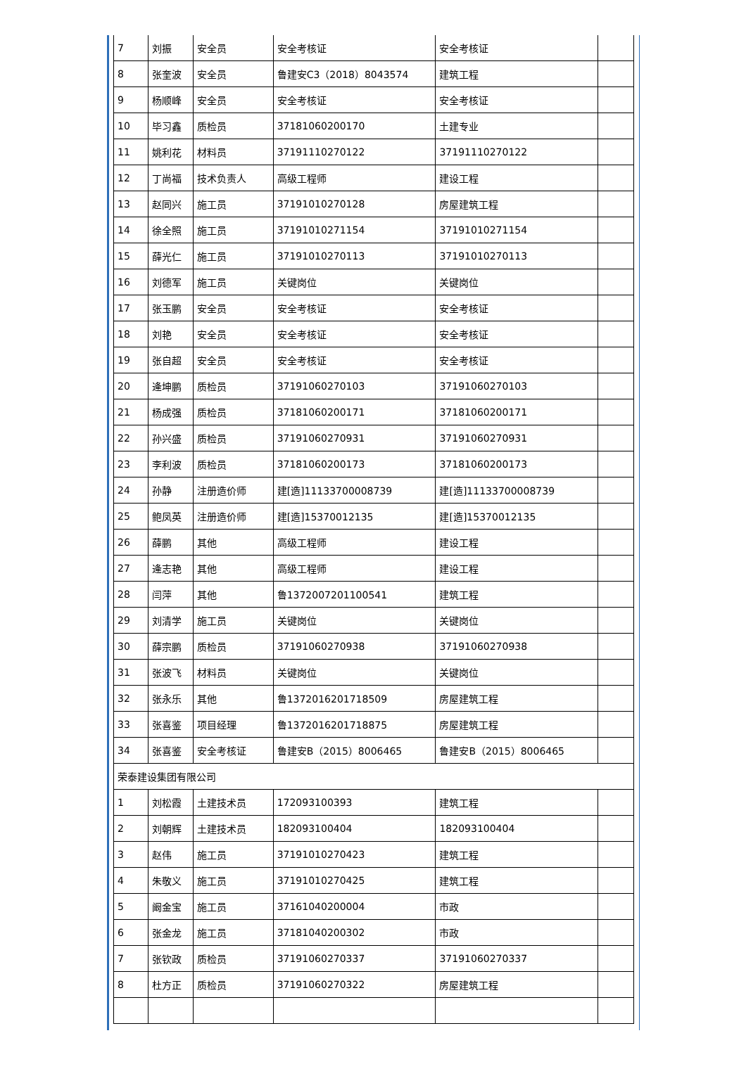| 7 | 刘振 | 安全员 | 安全考核证 | 安全考核证 | |
| 8 | 张奎波 | 安全员 | 鲁建安C3（2018）8043574 | 建筑工程 | |
| 9 | 杨顺峰 | 安全员 | 安全考核证 | 安全考核证 | |
| 10 | 毕习鑫 | 质检员 | 37181060200170 | 土建专业 | |
| 11 | 姚利花 | 材料员 | 37191110270122 | 37191110270122 | |
| 12 | 丁尚福 | 技术负责人 | 高级工程师 | 建设工程 | |
| 13 | 赵同兴 | 施工员 | 37191010270128 | 房屋建筑工程 | |
| 14 | 徐全照 | 施工员 | 37191010271154 | 37191010271154 | |
| 15 | 薛光仁 | 施工员 | 37191010270113 | 37191010270113 | |
| 16 | 刘德军 | 施工员 | 关键岗位 | 关键岗位 | |
| 17 | 张玉鹏 | 安全员 | 安全考核证 | 安全考核证 | |
| 18 | 刘艳 | 安全员 | 安全考核证 | 安全考核证 | |
| 19 | 张自超 | 安全员 | 安全考核证 | 安全考核证 | |
| 20 | 逄坤鹏 | 质检员 | 37191060270103 | 37191060270103 | |
| 21 | 杨成强 | 质检员 | 37181060200171 | 37181060200171 | |
| 22 | 孙兴盛 | 质检员 | 37191060270931 | 37191060270931 | |
| 23 | 李利波 | 质检员 | 37181060200173 | 37181060200173 | |
| 24 | 孙静 | 注册造价师 | 建[造]11133700008739 | 建[造]11133700008739 | |
| 25 | 鲍凤英 | 注册造价师 | 建[造]15370012135 | 建[造]15370012135 | |
| 26 | 薛鹏 | 其他 | 高级工程师 | 建设工程 | |
| 27 | 逄志艳 | 其他 | 高级工程师 | 建设工程 | |
| 28 | 闫萍 | 其他 | 鲁1372007201100541 | 建筑工程 | |
| 29 | 刘清学 | 施工员 | 关键岗位 | 关键岗位 | |
| 30 | 薛宗鹏 | 质检员 | 37191060270938 | 37191060270938 | |
| 31 | 张波飞 | 材料员 | 关键岗位 | 关键岗位 | |
| 32 | 张永乐 | 其他 | 鲁1372016201718509 | 房屋建筑工程 | |
| 33 | 张喜鉴 | 项目经理 | 鲁1372016201718875 | 房屋建筑工程 | |
| 34 | 张喜鉴 | 安全考核证 | 鲁建安B（2015）8006465 | 鲁建安B（2015）8006465 | |
| 荣泰建设集团有限公司 | | | | | |
| 1 | 刘松霞 | 土建技术员 | 172093100393 | 建筑工程 | |
| 2 | 刘朝辉 | 土建技术员 | 182093100404 | 182093100404 | |
| 3 | 赵伟 | 施工员 | 37191010270423 | 建筑工程 | |
| 4 | 朱敬义 | 施工员 | 37191010270425 | 建筑工程 | |
| 5 | 阚金宝 | 施工员 | 37161040200004 | 市政 | |
| 6 | 张金龙 | 施工员 | 37181040200302 | 市政 | |
| 7 | 张钦政 | 质检员 | 37191060270337 | 37191060270337 | |
| 8 | 杜方正 | 质检员 | 37191060270322 | 房屋建筑工程 | |